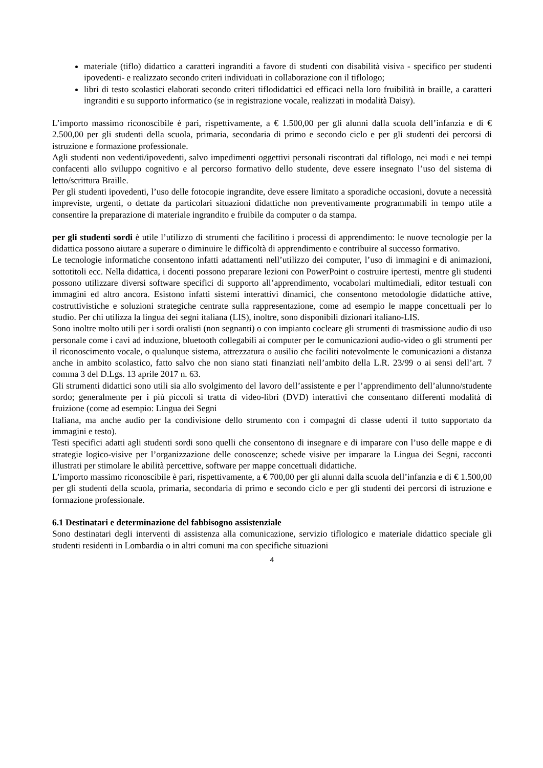materiale (tiflo) didattico a caratteri ingranditi a favore di studenti con disabilità visiva - specifico per studenti ipovedenti- e realizzato secondo criteri individuati in collaborazione con il tiflologo;
libri di testo scolastici elaborati secondo criteri tiflodidattici ed efficaci nella loro fruibilità in braille, a caratteri ingranditi e su supporto informatico (se in registrazione vocale, realizzati in modalità Daisy).
L’importo massimo riconoscibile è pari, rispettivamente, a € 1.500,00 per gli alunni dalla scuola dell’infanzia e di € 2.500,00 per gli studenti della scuola, primaria, secondaria di primo e secondo ciclo e per gli studenti dei percorsi di istruzione e formazione professionale.
Agli studenti non vedenti/ipovedenti, salvo impedimenti oggettivi personali riscontrati dal tiflologo, nei modi e nei tempi confacenti allo sviluppo cognitivo e al percorso formativo dello studente, deve essere insegnato l’uso del sistema di letto/scrittura Braille.
Per gli studenti ipovedenti, l’uso delle fotocopie ingrandite, deve essere limitato a sporadiche occasioni, dovute a necessità impreviste, urgenti, o dettate da particolari situazioni didattiche non preventivamente programmabili in tempo utile a consentire la preparazione di materiale ingrandito e fruibile da computer o da stampa.
per gli studenti sordi è utile l’utilizzo di strumenti che facilitino i processi di apprendimento: le nuove tecnologie per la didattica possono aiutare a superare o diminuire le difficoltà di apprendimento e contribuire al successo formativo.
Le tecnologie informatiche consentono infatti adattamenti nell’utilizzo dei computer, l’uso di immagini e di animazioni, sottotitoli ecc. Nella didattica, i docenti possono preparare lezioni con PowerPoint o costruire ipertesti, mentre gli studenti possono utilizzare diversi software specifici di supporto all’apprendimento, vocabolari multimediali, editor testuali con immagini ed altro ancora. Esistono infatti sistemi interattivi dinamici, che consentono metodologie didattiche attive, costruttivistiche e soluzioni strategiche centrate sulla rappresentazione, come ad esempio le mappe concettuali per lo studio. Per chi utilizza la lingua dei segni italiana (LIS), inoltre, sono disponibili dizionari italiano-LIS.
Sono inoltre molto utili per i sordi oralisti (non segnanti) o con impianto cocleare gli strumenti di trasmissione audio di uso personale come i cavi ad induzione, bluetooth collegabili ai computer per le comunicazioni audio-video o gli strumenti per il riconoscimento vocale, o qualunque sistema, attrezzatura o ausilio che faciliti notevolmente le comunicazioni a distanza anche in ambito scolastico, fatto salvo che non siano stati finanziati nell’ambito della L.R. 23/99 o ai sensi dell’art. 7 comma 3 del D.Lgs. 13 aprile 2017 n. 63.
Gli strumenti didattici sono utili sia allo svolgimento del lavoro dell’assistente e per l’apprendimento dell’alunno/studente sordo; generalmente per i più piccoli si tratta di video-libri (DVD) interattivi che consentano differenti modalità di fruizione (come ad esempio: Lingua dei Segni
Italiana, ma anche audio per la condivisione dello strumento con i compagni di classe udenti il tutto supportato da immagini e testo).
Testi specifici adatti agli studenti sordi sono quelli che consentono di insegnare e di imparare con l’uso delle mappe e di strategie logico-visive per l’organizzazione delle conoscenze; schede visive per imparare la Lingua dei Segni, racconti illustrati per stimolare le abilità percettive, software per mappe concettuali didattiche.
L’importo massimo riconoscibile è pari, rispettivamente, a € 700,00 per gli alunni dalla scuola dell’infanzia e di € 1.500,00 per gli studenti della scuola, primaria, secondaria di primo e secondo ciclo e per gli studenti dei percorsi di istruzione e formazione professionale.
6.1 Destinatari e determinazione del fabbisogno assistenziale
Sono destinatari degli interventi di assistenza alla comunicazione, servizio tiflologico e materiale didattico speciale gli studenti residenti in Lombardia o in altri comuni ma con specifiche situazioni
4